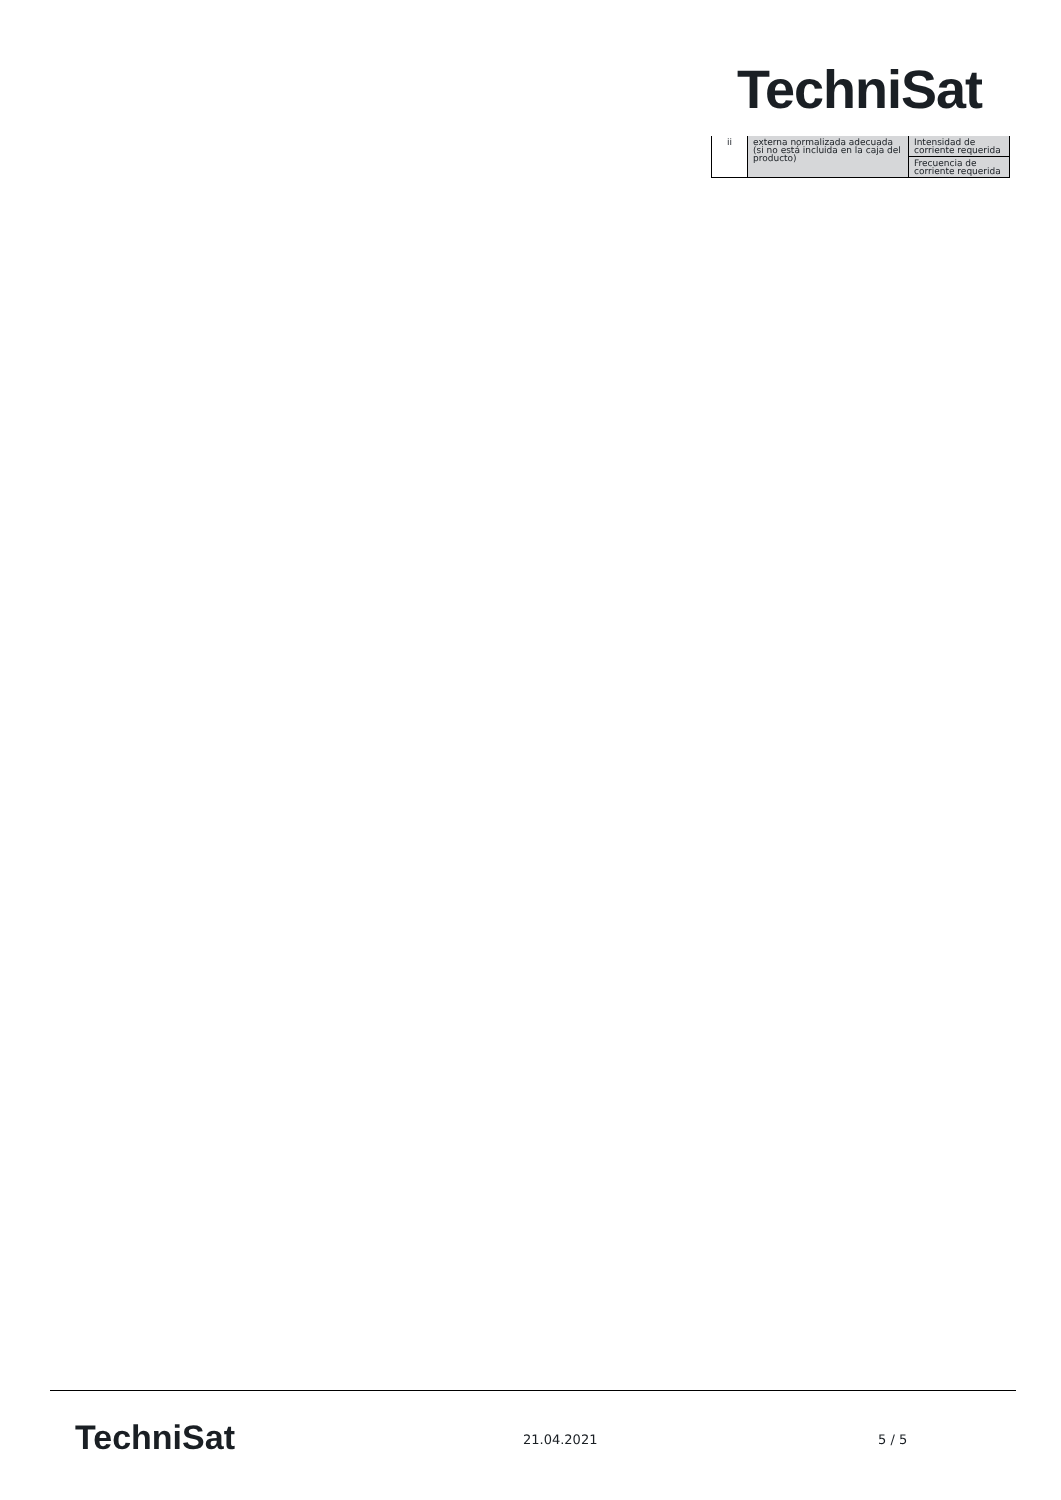TechniSat
| ii | externa normalizada adecuada (si no está incluida en la caja del producto) | Intensidad de corriente requerida |
| | | Frecuencia de corriente requerida |
TechniSat 21.04.2021 5 / 5